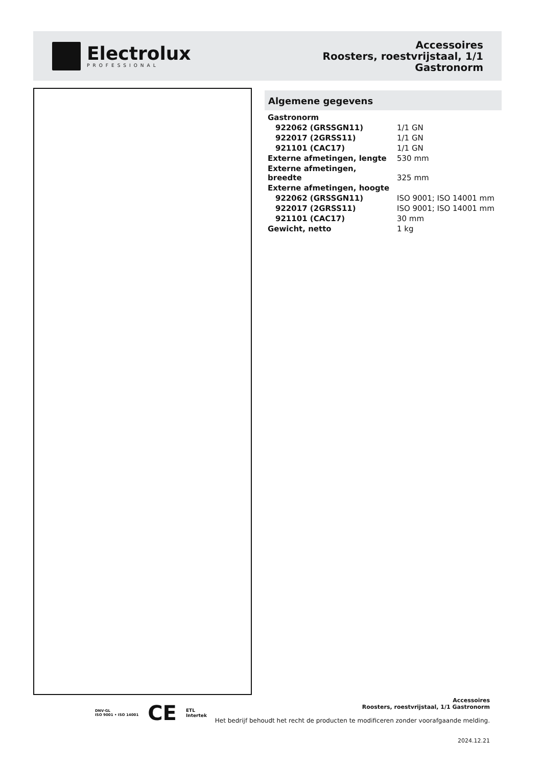Electrolux
PROFESSIONAL
Accessoires
Roosters, roestvrijstaal, 1/1
Gastronorm
Algemene gegevens
| Gastronorm | |
| 922062 (GRSSGN11) | 1/1 GN |
| 922017 (2GRSS11) | 1/1 GN |
| 921101 (CAC17) | 1/1 GN |
| Externe afmetingen, lengte | 530 mm |
| Externe afmetingen, breedte | 325 mm |
| Externe afmetingen, hoogte | |
| 922062 (GRSSGN11) | ISO 9001; ISO 14001 mm |
| 922017 (2GRSS11) | ISO 9001; ISO 14001 mm |
| 921101 (CAC17) | 30 mm |
| Gewicht, netto | 1 kg |
DNV·GL
ISO 9001 • ISO 14001 CE ETL
Intertek
Accessoires
Roosters, roestvrijstaal, 1/1 Gastronorm
Het bedrijf behoudt het recht de producten te modificeren zonder voorafgaande melding.
2024.12.21